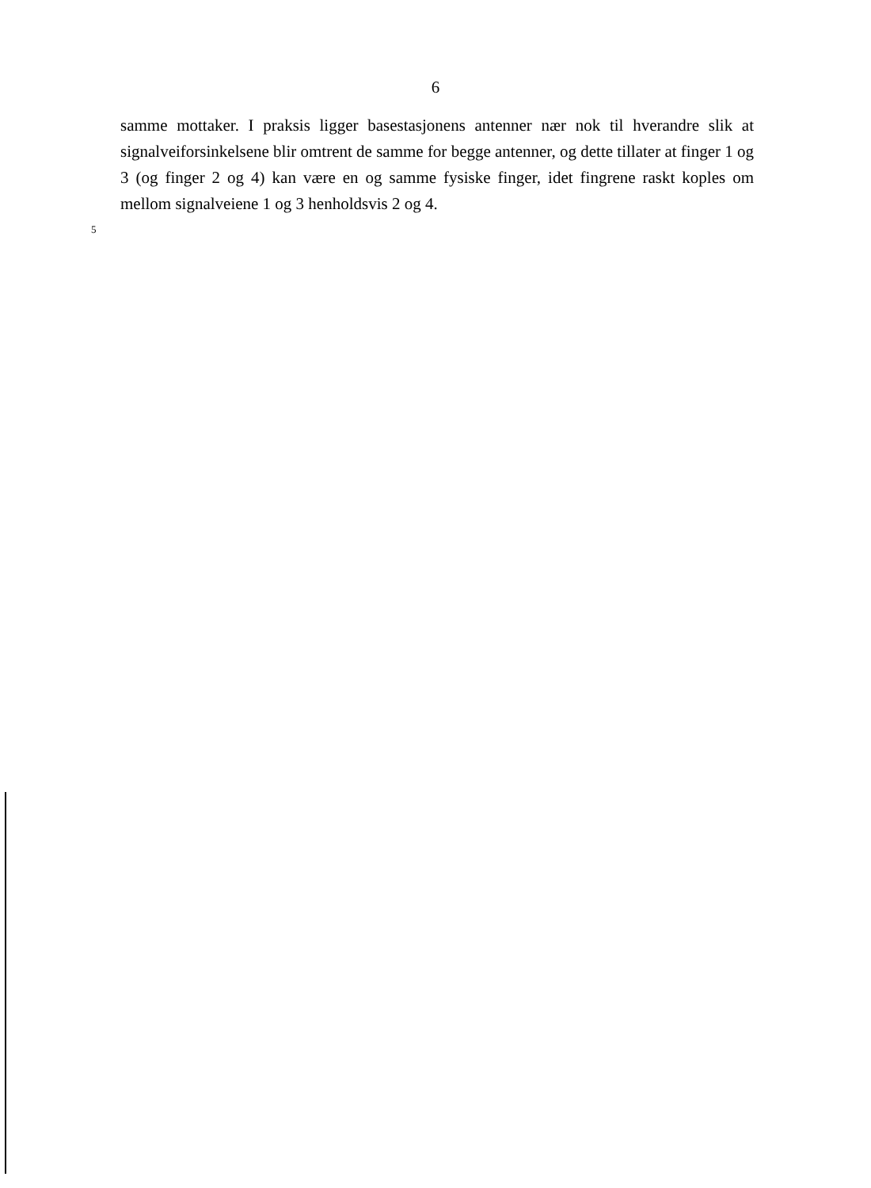6
samme mottaker. I praksis ligger basestasjonens antenner nær nok til hverandre slik at signalveiforsinkelsene blir omtrent de samme for begge antenner, og dette tillater at finger 1 og 3 (og finger 2 og 4) kan være en og samme fysiske finger, idet fingrene raskt koples om mellom signalveiene 1 og 3 henholdsvis 2 og 4.
5